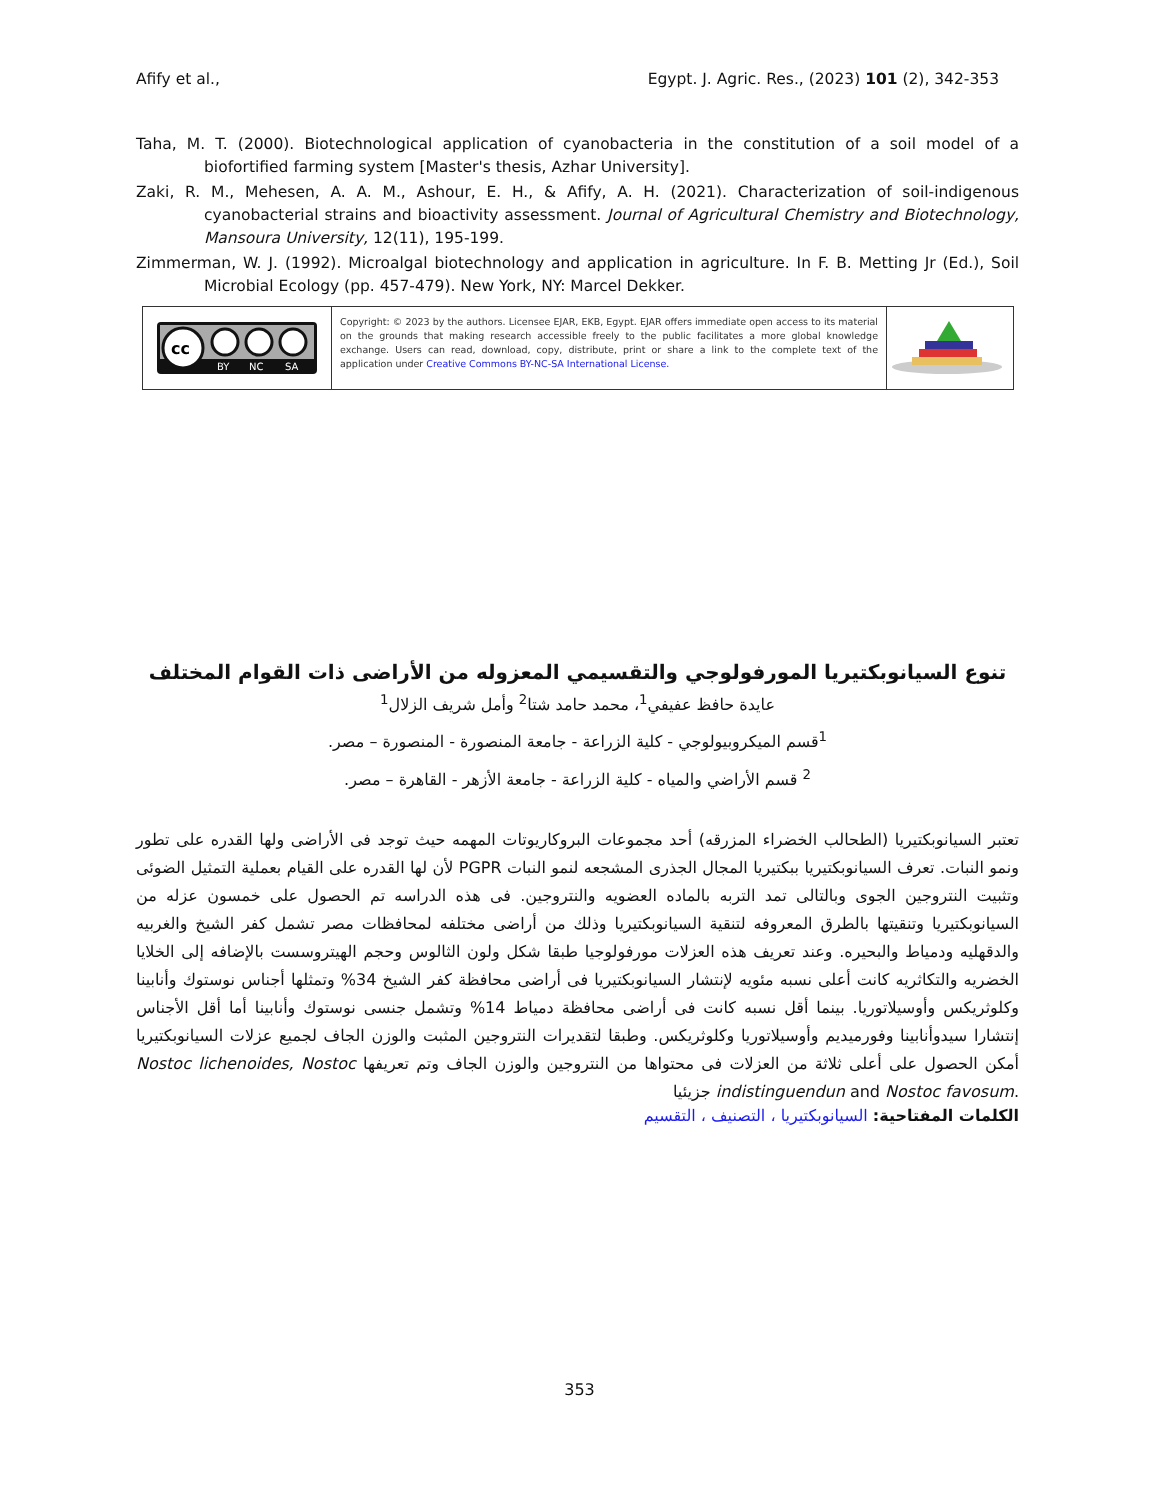Afify et al., Egypt. J. Agric. Res., (2023) 101 (2), 342-353
Taha, M. T. (2000). Biotechnological application of cyanobacteria in the constitution of a soil model of a biofortified farming system [Master's thesis, Azhar University].
Zaki, R. M., Mehesen, A. A. M., Ashour, E. H., & Afify, A. H. (2021). Characterization of soil-indigenous cyanobacterial strains and bioactivity assessment. Journal of Agricultural Chemistry and Biotechnology, Mansoura University, 12(11), 195-199.
Zimmerman, W. J. (1992). Microalgal biotechnology and application in agriculture. In F. B. Metting Jr (Ed.), Soil Microbial Ecology (pp. 457-479). New York, NY: Marcel Dekker.
cc
BY
NC
SA
Copyright: © 2023 by the authors. Licensee EJAR, EKB, Egypt. EJAR offers immediate open access to its material on the grounds that making research accessible freely to the public facilitates a more global knowledge exchange. Users can read, download, copy, distribute, print or share a link to the complete text of the application under Creative Commons BY-NC-SA International License.
تنوع السيانوبكتيريا المورفولوجي والتقسيمي المعزوله من الأراضى ذات القوام المختلف
عايدة حافظ عفيفي<sup>1</sup>، محمد حامد شتا<sup>2</sup> وأمل شريف الزلال<sup>1</sup>
<sup>1</sup> قسم الميكروبيولوجي - كلية الزراعة - جامعة المنصورة - المنصورة – مصر.
<sup>2</sup> قسم الأراضي والمياه - كلية الزراعة - جامعة الأزهر - القاهرة – مصر.
تعتبر السيانوبكتيريا (الطحالب الخضراء المزرقه) أحد مجموعات البروكاريوتات المهمه حيث توجد فى الأراضى ولها القدره على تطور ونمو النبات. تعرف السيانوبكتيريا ببكتيريا المجال الجذرى المشجعه لنمو النبات PGPR لأن لها القدره على القيام بعملية التمثيل الضوئى وتثبيت النتروجين الجوى وبالتالى تمد التربه بالماده العضويه والنتروجين. فى هذه الدراسه تم الحصول على خمسون عزله من السيانوبكتيريا وتنقيتها بالطرق المعروفه لتنقية السيانوبكتيريا وذلك من أراضى مختلفه لمحافظات مصر تشمل كفر الشيخ والغربيه والدقهليه ودمياط والبحيره. وعند تعريف هذه العزلات مورفولوجيا طبقا شكل ولون الثالوس وحجم الهيتروسست بالإضافه إلى الخلايا الخضريه والتكاثريه كانت أعلى نسبه مئويه لإنتشار السيانوبكتيريا فى أراضى محافظة كفر الشيخ 34% وتمثلها أجناس نوستوك وأنابينا وكلوثريكس وأوسيلاتوريا. بينما أقل نسبه كانت فى أراضى محافظة دمياط 14% وتشمل جنسى نوستوك وأنابينا أما أقل الأجناس إنتشارا سيدوأنابينا وفورميديم وأوسيلاتوريا وكلوثريكس. وطبقا لتقديرات النتروجين المثبت والوزن الجاف لجميع عزلات السيانوبكتيريا أمكن الحصول على أعلى ثلاثة من العزلات فى محتواها من النتروجين والوزن الجاف وتم تعريفها Nostoc lichenoides, Nostoc indistinguendun and Nostoc favosum. جزيئيا
الكلمات المفتاحية: السيانوبكتيريا ، التصنيف ، التقسيم
353